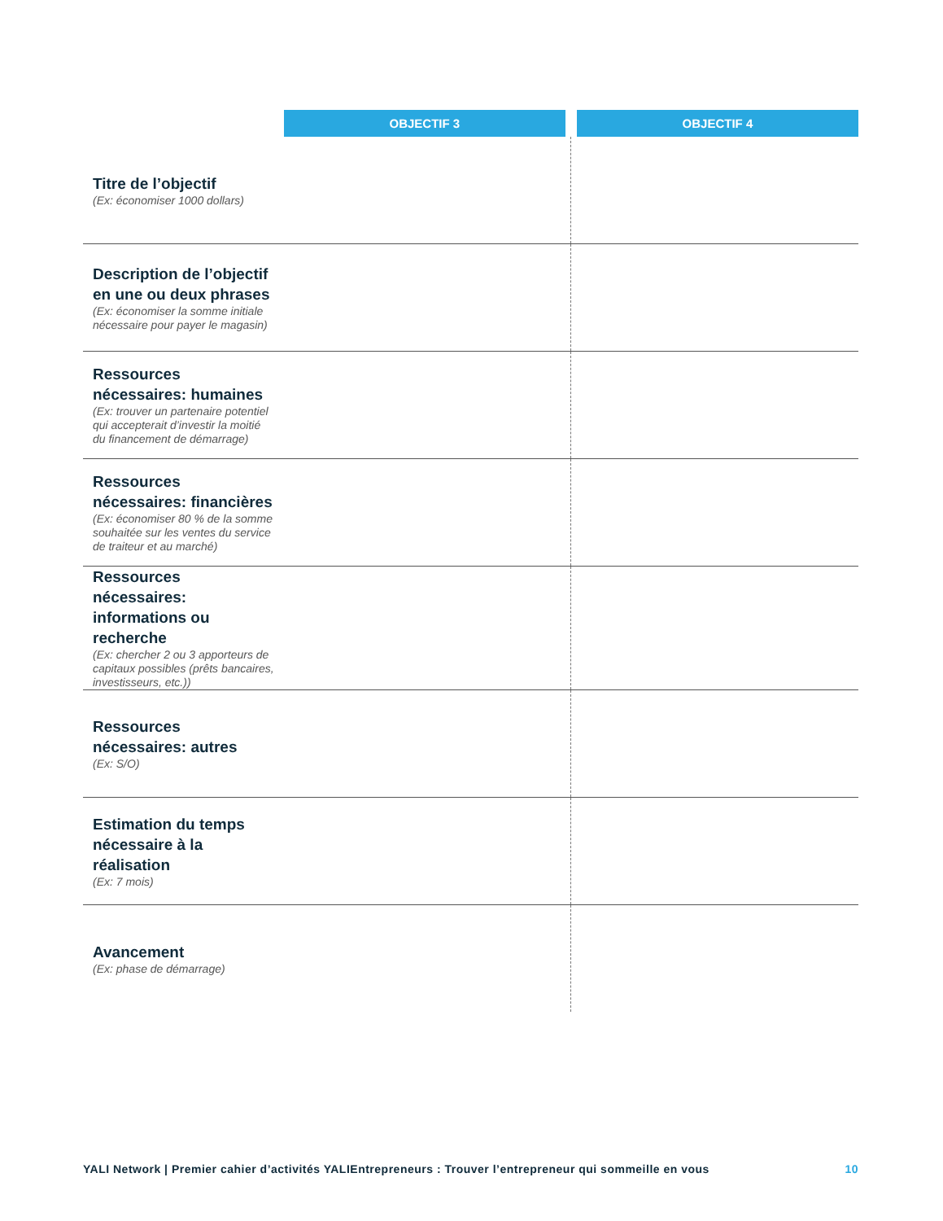| | OBJECTIF 3 | OBJECTIF 4 |
| --- | --- | --- |
| Titre de l’objectif (Ex: économiser 1000 dollars) | | |
| Description de l’objectif en une ou deux phrases (Ex: économiser la somme initiale nécessaire pour payer le magasin) | | |
| Ressources nécessaires: humaines (Ex: trouver un partenaire potentiel qui accepterait d’investir la moitié du financement de démarrage) | | |
| Ressources nécessaires: financières (Ex: économiser 80 % de la somme souhaitée sur les ventes du service de traiteur et au marché) | | |
| Ressources nécessaires: informations ou recherche (Ex: chercher 2 ou 3 apporteurs de capitaux possibles (prêts bancaires, investisseurs, etc.)) | | |
| Ressources nécessaires: autres (Ex: S/O) | | |
| Estimation du temps nécessaire à la réalisation (Ex: 7 mois) | | |
| Avancement (Ex: phase de démarrage) | | |
YALI Network | Premier cahier d’activités YALIEntrepreneurs : Trouver l’entrepreneur qui sommeille en vous 10